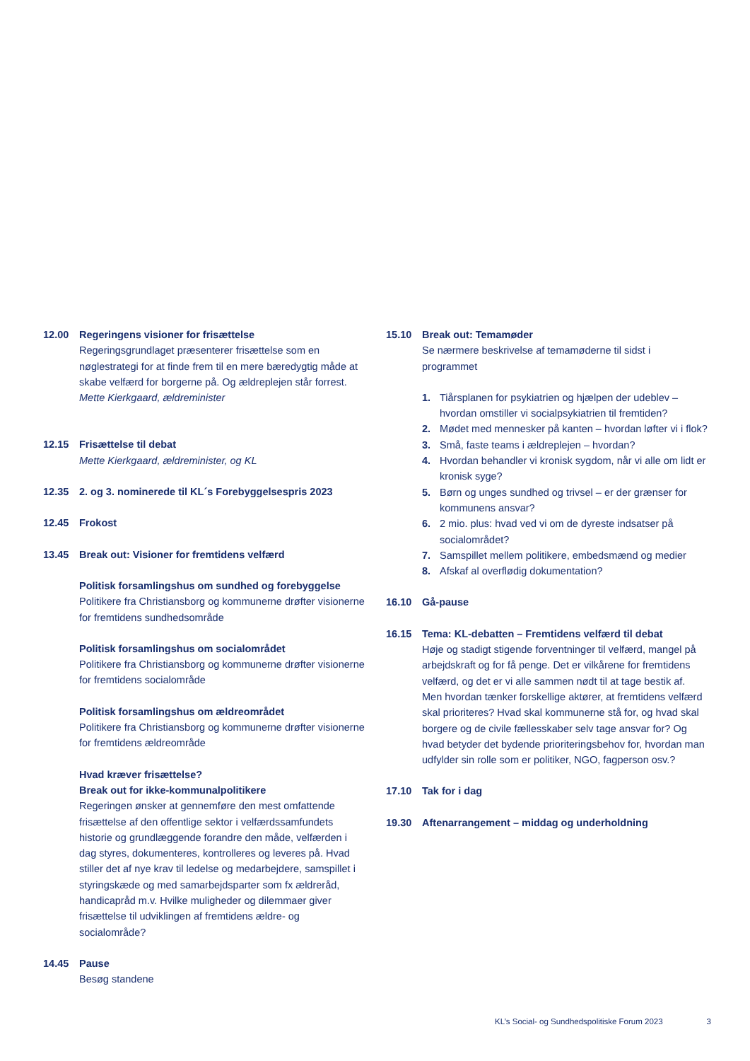12.00 Regeringens visioner for frisættelse
Regeringsgrundlaget præsenterer frisættelse som en nøglestrategi for at finde frem til en mere bæredygtig måde at skabe velfærd for borgerne på. Og ældreplejen står forrest.
Mette Kierkgaard, ældreminister
12.15 Frisættelse til debat
Mette Kierkgaard, ældreminister, og KL
12.35 2. og 3. nominerede til KL´s Forebyggelsespris 2023
12.45 Frokost
13.45 Break out: Visioner for fremtidens velfærd
Politisk forsamlingshus om sundhed og forebyggelse
Politikere fra Christiansborg og kommunerne drøfter visionerne for fremtidens sundhedsområde
Politisk forsamlingshus om socialområdet
Politikere fra Christiansborg og kommunerne drøfter visionerne for fremtidens socialområde
Politisk forsamlingshus om ældreområdet
Politikere fra Christiansborg og kommunerne drøfter visionerne for fremtidens ældreområde
Hvad kræver frisættelse?
Break out for ikke-kommunalpolitikere
Regeringen ønsker at gennemføre den mest omfattende frisættelse af den offentlige sektor i velfærdssamfundets historie og grundlæggende forandre den måde, velfærden i dag styres, dokumenteres, kontrolleres og leveres på. Hvad stiller det af nye krav til ledelse og medarbejdere, samspillet i styringskæde og med samarbejdsparter som fx ældreråd, handicapråd m.v. Hvilke muligheder og dilemmaer giver frisættelse til udviklingen af fremtidens ældre- og socialområde?
14.45 Pause
Besøg standene
15.10 Break out: Temamøder
Se nærmere beskrivelse af temamøderne til sidst i programmet
1. Tiårsplanen for psykiatrien og hjælpen der udeblev – hvordan omstiller vi socialpsykiatrien til fremtiden?
2. Mødet med mennesker på kanten – hvordan løfter vi i flok?
3. Små, faste teams i ældreplejen – hvordan?
4. Hvordan behandler vi kronisk sygdom, når vi alle om lidt er kronisk syge?
5. Børn og unges sundhed og trivsel – er der grænser for kommunens ansvar?
6. 2 mio. plus: hvad ved vi om de dyreste indsatser på socialområdet?
7. Samspillet mellem politikere, embedsmænd og medier
8. Afskaf al overflødig dokumentation?
16.10 Gå-pause
16.15 Tema: KL-debatten – Fremtidens velfærd til debat
Høje og stadigt stigende forventninger til velfærd, mangel på arbejdskraft og for få penge. Det er vilkårene for fremtidens velfærd, og det er vi alle sammen nødt til at tage bestik af. Men hvordan tænker forskellige aktører, at fremtidens velfærd skal prioriteres? Hvad skal kommunerne stå for, og hvad skal borgere og de civile fællesskaber selv tage ansvar for? Og hvad betyder det bydende prioriteringsbehov for, hvordan man udfylder sin rolle som er politiker, NGO, fagperson osv.?
17.10 Tak for i dag
19.30 Aftenarrangement – middag og underholdning
KL’s Social- og Sundhedspolitiske Forum 2023 3